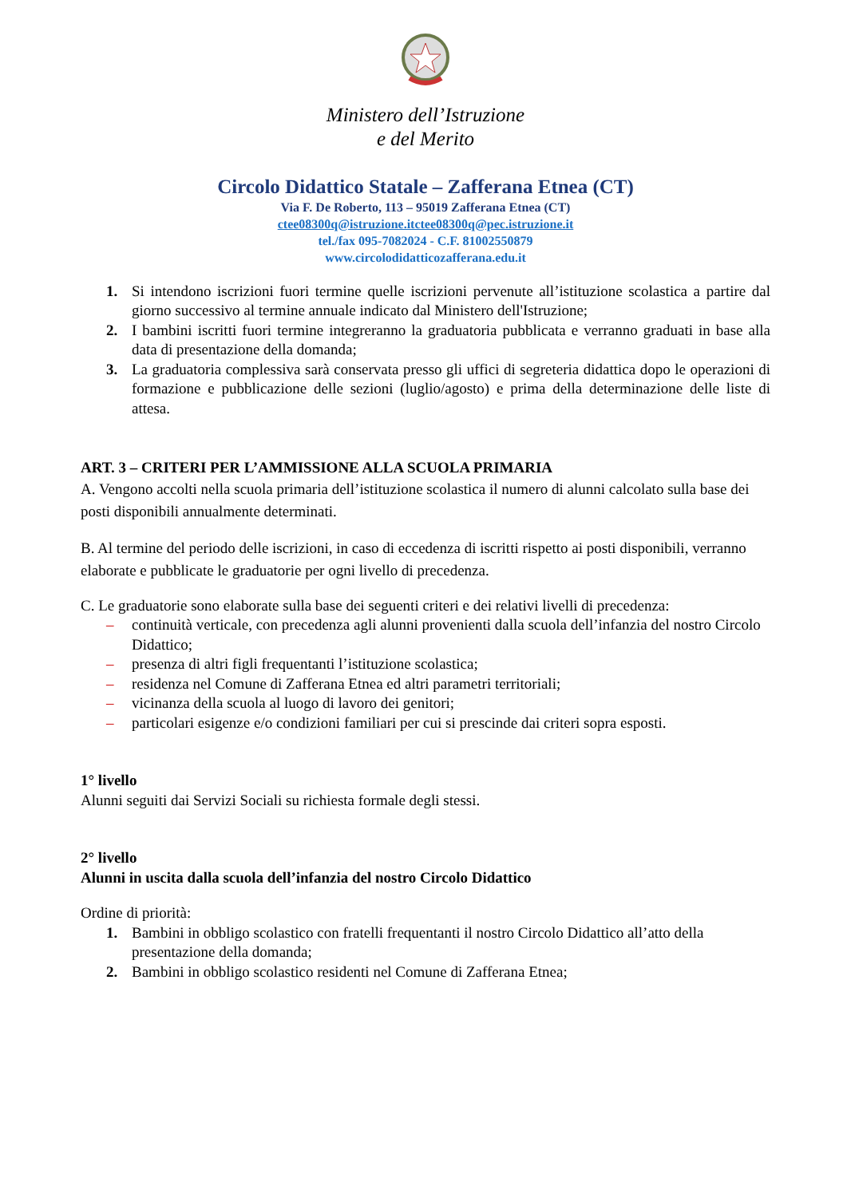Ministero dell’Istruzione
e del Merito
Circolo Didattico Statale – Zafferana Etnea (CT)
Via F. De Roberto, 113 – 95019 Zafferana Etnea (CT)
ctee08300q@istruzione.itctee08300q@pec.istruzione.it
tel./fax 095-7082024 - C.F. 81002550879
www.circolodidatticozafferana.edu.it
1. Si intendono iscrizioni fuori termine quelle iscrizioni pervenute all’istituzione scolastica a partire dal giorno successivo al termine annuale indicato dal Ministero dell'Istruzione;
2. I bambini iscritti fuori termine integreranno la graduatoria pubblicata e verranno graduati in base alla data di presentazione della domanda;
3. La graduatoria complessiva sarà conservata presso gli uffici di segreteria didattica dopo le operazioni di formazione e pubblicazione delle sezioni (luglio/agosto) e prima della determinazione delle liste di attesa.
ART. 3 – CRITERI PER L’AMMISSIONE ALLA SCUOLA PRIMARIA
A. Vengono accolti nella scuola primaria dell’istituzione scolastica il numero di alunni calcolato sulla base dei posti disponibili annualmente determinati.
B. Al termine del periodo delle iscrizioni, in caso di eccedenza di iscritti rispetto ai posti disponibili, verranno elaborate e pubblicate le graduatorie per ogni livello di precedenza.
C. Le graduatorie sono elaborate sulla base dei seguenti criteri e dei relativi livelli di precedenza:
– continuità verticale, con precedenza agli alunni provenienti dalla scuola dell’infanzia del nostro Circolo Didattico;
– presenza di altri figli frequentanti l’istituzione scolastica;
– residenza nel Comune di Zafferana Etnea ed altri parametri territoriali;
– vicinanza della scuola al luogo di lavoro dei genitori;
– particolari esigenze e/o condizioni familiari per cui si prescinde dai criteri sopra esposti.
1° livello
Alunni seguiti dai Servizi Sociali su richiesta formale degli stessi.
2° livello
Alunni in uscita dalla scuola dell’infanzia del nostro Circolo Didattico
Ordine di priorità:
1. Bambini in obbligo scolastico con fratelli frequentanti il nostro Circolo Didattico all’atto della presentazione della domanda;
2. Bambini in obbligo scolastico residenti nel Comune di Zafferana Etnea;